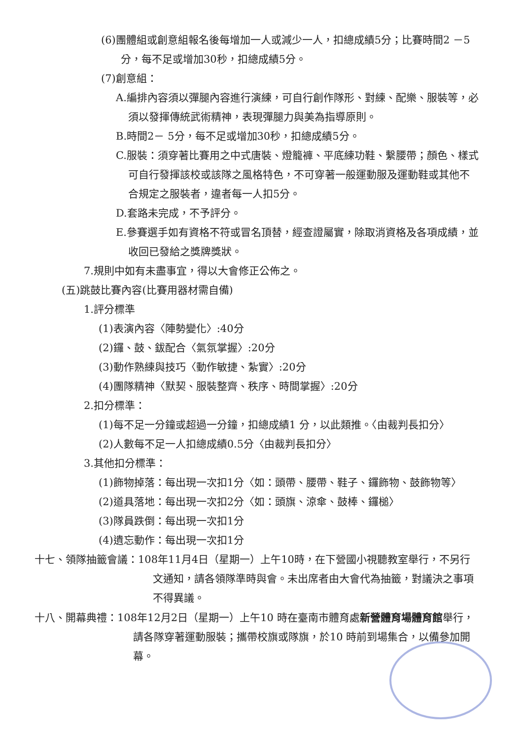(6)團體組或創意組報名後每增加一人或減少一人，扣總成績5分；比賽時間2 －5分，每不足或增加30秒，扣總成績5分。
(7)創意組：
A.編排內容須以彈腿內容進行演練，可自行創作隊形、對練、配樂、服裝等，必須以發揮傳統武術精神，表現彈腿力與美為指導原則。
B.時間2－ 5分，每不足或增加30秒，扣總成績5分。
C.服裝：須穿著比賽用之中式唐裝、燈籠褲、平底練功鞋、繫腰帶；顏色、樣式可自行發揮該校或該隊之風格特色，不可穿著一般運動服及運動鞋或其他不合規定之服裝者，違者每一人扣5分。
D.套路未完成，不予評分。
E.參賽選手如有資格不符或冒名頂替，經查證屬實，除取消資格及各項成績，並收回已發給之獎牌獎狀。
7.規則中如有未盡事宜，得以大會修正公佈之。
(五)跳鼓比賽內容(比賽用器材需自備)
1.評分標準
(1)表演內容〈陣勢變化〉:40分
(2)鑼、鼓、鈸配合〈氣氛掌握〉:20分
(3)動作熟練與技巧〈動作敏捷、紮實〉:20分
(4)團隊精神〈默契、服裝整齊、秩序、時間掌握〉:20分
2.扣分標準：
(1)每不足一分鐘或超過一分鐘，扣總成績1 分，以此類推。〈由裁判長扣分〉
(2)人數每不足一人扣總成績0.5分〈由裁判長扣分〉
3.其他扣分標準：
(1)飾物掉落：每出現一次扣1分〈如：頭帶、腰帶、鞋子、鑼飾物、鼓飾物等〉
(2)道具落地：每出現一次扣2分〈如：頭旗、涼傘、鼓棒、鑼槌〉
(3)隊員跌倒：每出現一次扣1分
(4)遺忘動作：每出現一次扣1分
十七、領隊抽籤會議：108年11月4日（星期一）上午10時，在下營國小視聽教室舉行，不另行文通知，請各領隊準時與會。未出席者由大會代為抽籤，對議決之事項不得異議。
十八、開幕典禮：108年12月2日（星期一）上午10 時在臺南市體育處新營體育場體育館舉行，請各隊穿著運動服裝；攜帶校旗或隊旗，於10 時前到場集合，以備參加開幕。